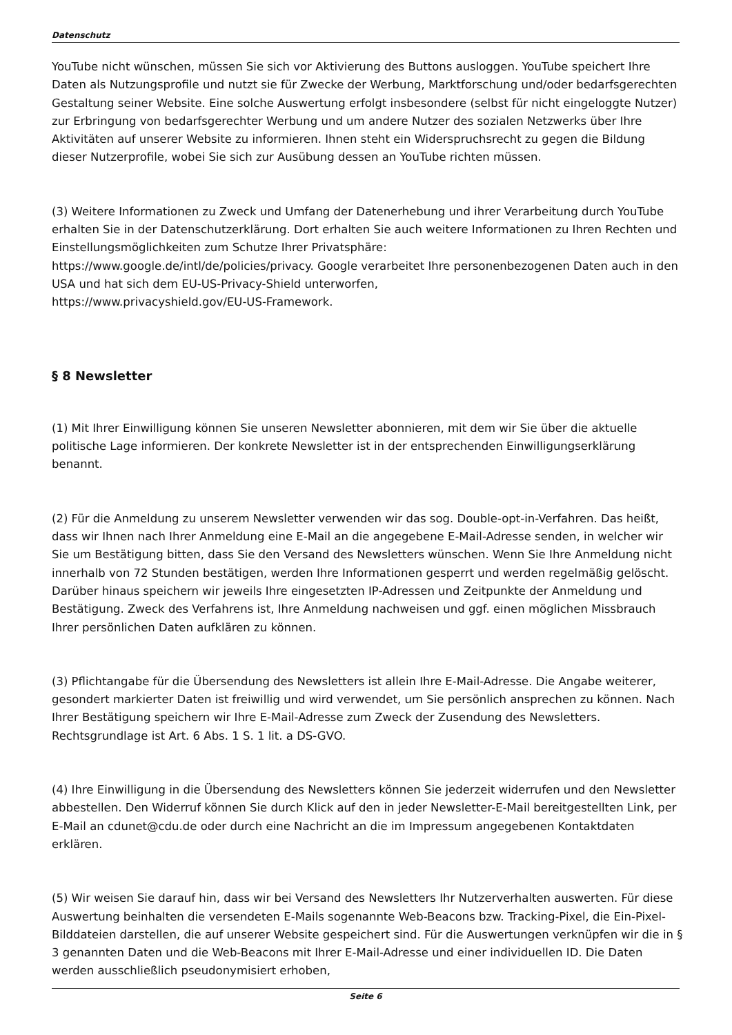Datenschutz
YouTube nicht wünschen, müssen Sie sich vor Aktivierung des Buttons ausloggen. YouTube speichert Ihre Daten als Nutzungsprofile und nutzt sie für Zwecke der Werbung, Marktforschung und/oder bedarfsgerechten Gestaltung seiner Website. Eine solche Auswertung erfolgt insbesondere (selbst für nicht eingeloggte Nutzer) zur Erbringung von bedarfsgerechter Werbung und um andere Nutzer des sozialen Netzwerks über Ihre Aktivitäten auf unserer Website zu informieren. Ihnen steht ein Widerspruchsrecht zu gegen die Bildung dieser Nutzerprofile, wobei Sie sich zur Ausübung dessen an YouTube richten müssen.
(3) Weitere Informationen zu Zweck und Umfang der Datenerhebung und ihrer Verarbeitung durch YouTube erhalten Sie in der Datenschutzerklärung. Dort erhalten Sie auch weitere Informationen zu Ihren Rechten und Einstellungsmöglichkeiten zum Schutze Ihrer Privatsphäre:
https://www.google.de/intl/de/policies/privacy. Google verarbeitet Ihre personenbezogenen Daten auch in den USA und hat sich dem EU-US-Privacy-Shield unterworfen,
https://www.privacyshield.gov/EU-US-Framework.
§ 8 Newsletter
(1) Mit Ihrer Einwilligung können Sie unseren Newsletter abonnieren, mit dem wir Sie über die aktuelle politische Lage informieren. Der konkrete Newsletter ist in der entsprechenden Einwilligungserklärung benannt.
(2) Für die Anmeldung zu unserem Newsletter verwenden wir das sog. Double-opt-in-Verfahren. Das heißt, dass wir Ihnen nach Ihrer Anmeldung eine E-Mail an die angegebene E-Mail-Adresse senden, in welcher wir Sie um Bestätigung bitten, dass Sie den Versand des Newsletters wünschen. Wenn Sie Ihre Anmeldung nicht innerhalb von 72 Stunden bestätigen, werden Ihre Informationen gesperrt und werden regelmäßig gelöscht. Darüber hinaus speichern wir jeweils Ihre eingesetzten IP-Adressen und Zeitpunkte der Anmeldung und Bestätigung. Zweck des Verfahrens ist, Ihre Anmeldung nachweisen und ggf. einen möglichen Missbrauch Ihrer persönlichen Daten aufklären zu können.
(3) Pflichtangabe für die Übersendung des Newsletters ist allein Ihre E-Mail-Adresse. Die Angabe weiterer, gesondert markierter Daten ist freiwillig und wird verwendet, um Sie persönlich ansprechen zu können. Nach Ihrer Bestätigung speichern wir Ihre E-Mail-Adresse zum Zweck der Zusendung des Newsletters. Rechtsgrundlage ist Art. 6 Abs. 1 S. 1 lit. a DS-GVO.
(4) Ihre Einwilligung in die Übersendung des Newsletters können Sie jederzeit widerrufen und den Newsletter abbestellen. Den Widerruf können Sie durch Klick auf den in jeder Newsletter-E-Mail bereitgestellten Link, per E-Mail an cdunet@cdu.de oder durch eine Nachricht an die im Impressum angegebenen Kontaktdaten erklären.
(5) Wir weisen Sie darauf hin, dass wir bei Versand des Newsletters Ihr Nutzerverhalten auswerten. Für diese Auswertung beinhalten die versendeten E-Mails sogenannte Web-Beacons bzw. Tracking-Pixel, die Ein-Pixel-Bilddateien darstellen, die auf unserer Website gespeichert sind. Für die Auswertungen verknüpfen wir die in § 3 genannten Daten und die Web-Beacons mit Ihrer E-Mail-Adresse und einer individuellen ID. Die Daten werden ausschließlich pseudonymisiert erhoben,
Seite 6